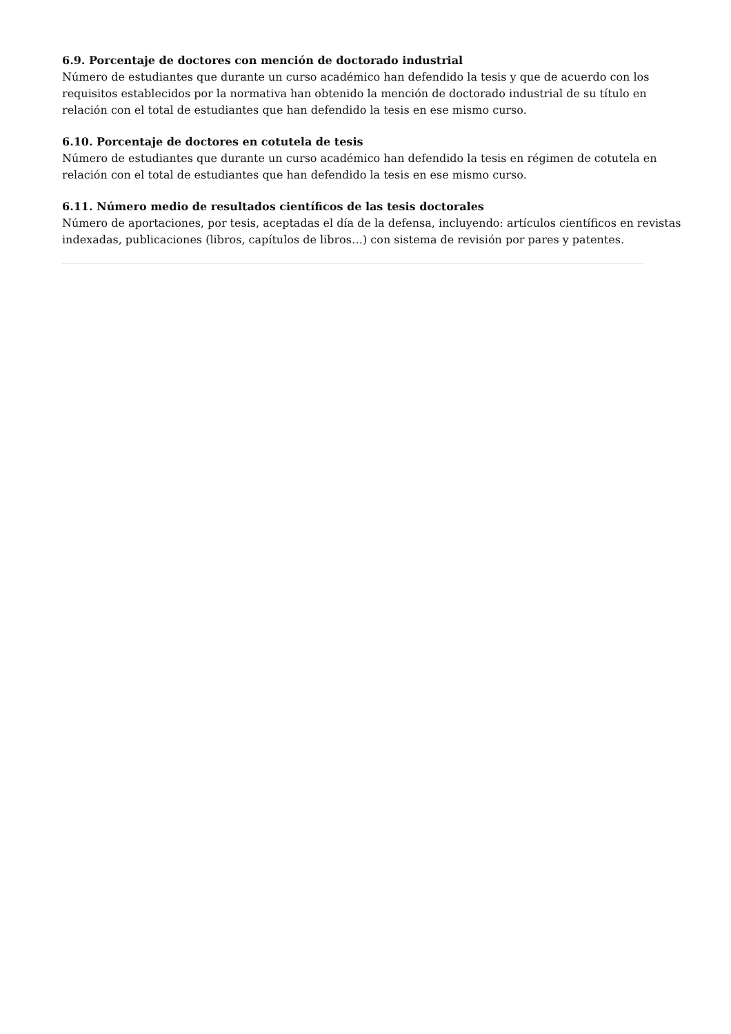6.9. Porcentaje de doctores con mención de doctorado industrial
Número de estudiantes que durante un curso académico han defendido la tesis y que de acuerdo con los requisitos establecidos por la normativa han obtenido la mención de doctorado industrial de su título en relación con el total de estudiantes que han defendido la tesis en ese mismo curso.
6.10. Porcentaje de doctores en cotutela de tesis
Número de estudiantes que durante un curso académico han defendido la tesis en régimen de cotutela en relación con el total de estudiantes que han defendido la tesis en ese mismo curso.
6.11. Número medio de resultados científicos de las tesis doctorales
Número de aportaciones, por tesis, aceptadas el día de la defensa, incluyendo: artículos científicos en revistas indexadas, publicaciones (libros, capítulos de libros…) con sistema de revisión por pares y patentes.